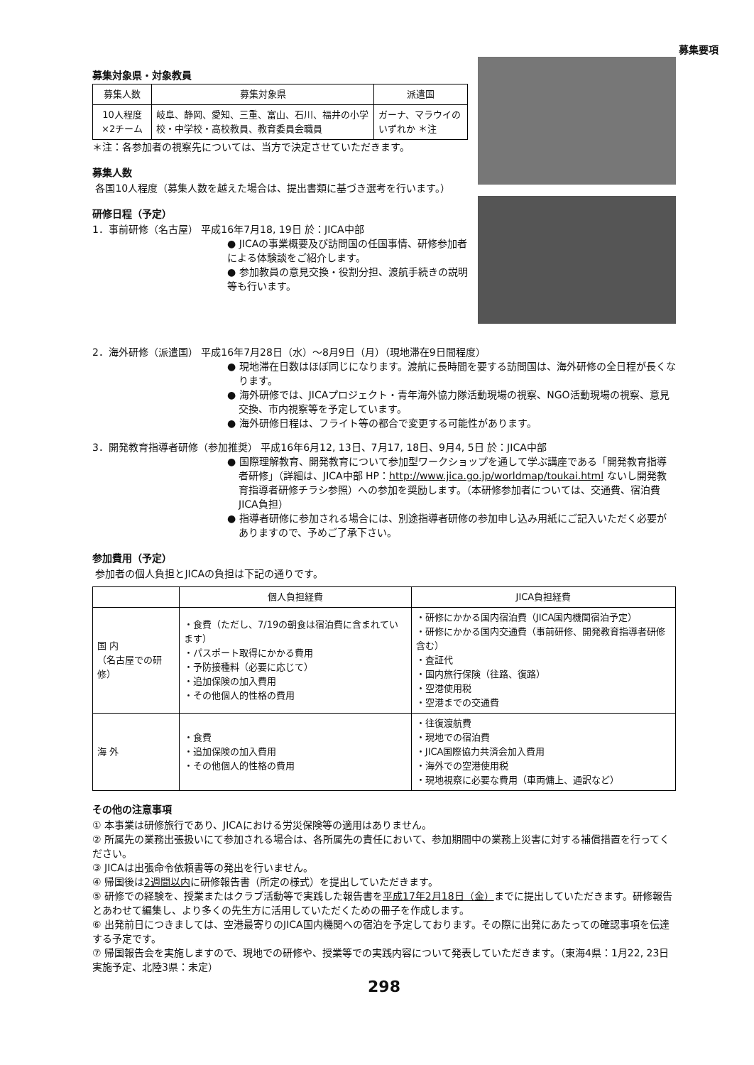募集要項
募集対象県・対象教員
| 募集人数 | 募集対象県 | 派遣国 |
| --- | --- | --- |
| 10人程度×2チーム | 岐阜、静岡、愛知、三重、富山、石川、福井の小学校・中学校・高校教員、教育委員会職員 | ガーナ、マラウイのいずれか ＊注 |
＊注：各参加者の視察先については、当方で決定させていただきます。
募集人数
各国10人程度（募集人数を越えた場合は、提出書類に基づき選考を行います。）
研修日程（予定）
1．事前研修（名古屋） 平成16年7月18, 19日 於：JICA中部
● JICAの事業概要及び訪問国の任国事情、研修参加者による体験談をご紹介します。
● 参加教員の意見交換・役割分担、渡航手続きの説明等も行います。
2．海外研修（派遣国） 平成16年7月28日（水）～8月9日（月）（現地滞在9日間程度）
● 現地滞在日数はほぼ同じになります。渡航に長時間を要する訪問国は、海外研修の全日程が長くなります。
● 海外研修では、JICAプロジェクト・青年海外協力隊活動現場の視察、NGO活動現場の視察、意見交換、市内視察等を予定しています。
● 海外研修日程は、フライト等の都合で変更する可能性があります。
3．開発教育指導者研修（参加推奨） 平成16年6月12, 13日、7月17, 18日、9月4, 5日 於：JICA中部
● 国際理解教育、開発教育について参加型ワークショップを通して学ぶ講座である「開発教育指導者研修」（詳細は、JICA中部 HP：http://www.jica.go.jp/worldmap/toukai.html ないし開発教育指導者研修チラシ参照）への参加を奨励します。（本研修参加者については、交通費、宿泊費JICA負担）
● 指導者研修に参加される場合には、別途指導者研修の参加申し込み用紙にご記入いただく必要がありますので、予めご了承下さい。
参加費用（予定）
参加者の個人負担とJICAの負担は下記の通りです。
| | 個人負担経費 | JICA負担経費 |
| --- | --- | --- |
| 国 内 （名古屋での研修） | ・食費（ただし、7/19の朝食は宿泊費に含まれています） ・パスポート取得にかかる費用 ・予防接種料（必要に応じて） ・追加保険の加入費用 ・その他個人的性格の費用 | ・研修にかかる国内宿泊費（JICA国内機関宿泊予定） ・研修にかかる国内交通費（事前研修、開発教育指導者研修含む） ・査証代 ・国内旅行保険（往路、復路） ・空港使用税 ・空港までの交通費 |
| 海 外 | ・食費 ・追加保険の加入費用 ・その他個人的性格の費用 | ・往復渡航費 ・現地での宿泊費 ・JICA国際協力共済会加入費用 ・海外での空港使用税 ・現地視察に必要な費用（車両傭上、通訳など） |
その他の注意事項
① 本事業は研修旅行であり、JICAにおける労災保険等の適用はありません。
② 所属先の業務出張扱いにて参加される場合は、各所属先の責任において、参加期間中の業務上災害に対する補償措置を行ってください。
③ JICAは出張命令依頼書等の発出を行いません。
④ 帰国後は2週間以内に研修報告書（所定の様式）を提出していただきます。
⑤ 研修での経験を、授業またはクラブ活動等で実践した報告書を平成17年2月18日（金）までに提出していただきます。研修報告とあわせて編集し、より多くの先生方に活用していただくための冊子を作成します。
⑥ 出発前日につきましては、空港最寄りのJICA国内機関への宿泊を予定しております。その際に出発にあたっての確認事項を伝達する予定です。
⑦ 帰国報告会を実施しますので、現地での研修や、授業等での実践内容について発表していただきます。（東海4県：1月22, 23日実施予定、北陸3県：未定）
298